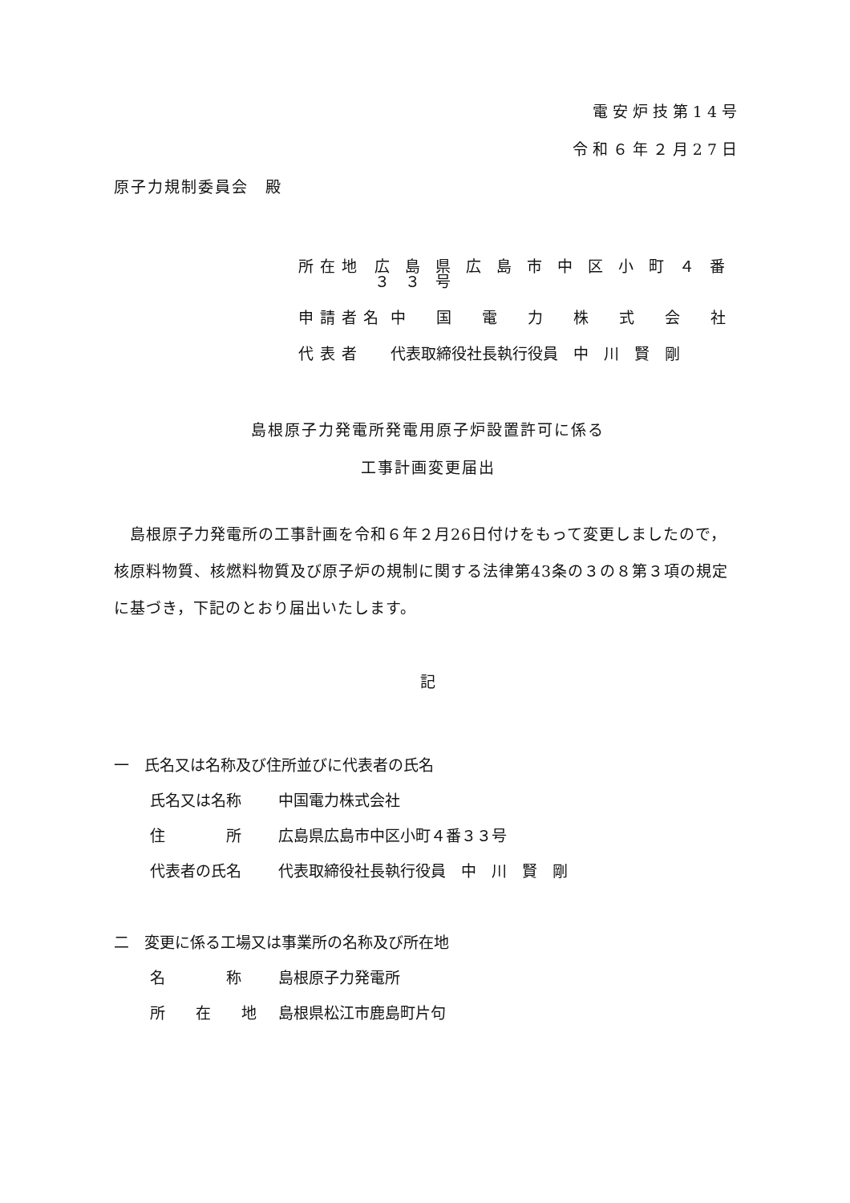電安炉技第14号
令和６年２月27日
原子力規制委員会　殿
所在地 広　島　県　広　島　市　中　区　小　町　４　番　３　３　号
申請者名 中　　国　　電　　力　　株　　式　　会　　社
代表者 代表取締役社長執行役員　中　川　賢　剛
島根原子力発電所発電用原子炉設置許可に係る
工事計画変更届出
　島根原子力発電所の工事計画を令和６年２月26日付けをもって変更しましたので，核原料物質、核燃料物質及び原子炉の規制に関する法律第43条の３の８第３項の規定に基づき，下記のとおり届出いたします。
記
一　氏名又は名称及び住所並びに代表者の氏名
氏名又は名称 中国電力株式会社
住　　　　所 広島県広島市中区小町４番３３号
代表者の氏名 代表取締役社長執行役員　中　川　賢　剛
二　変更に係る工場又は事業所の名称及び所在地
名　　　　称 島根原子力発電所
所　　在　　地 島根県松江市鹿島町片句